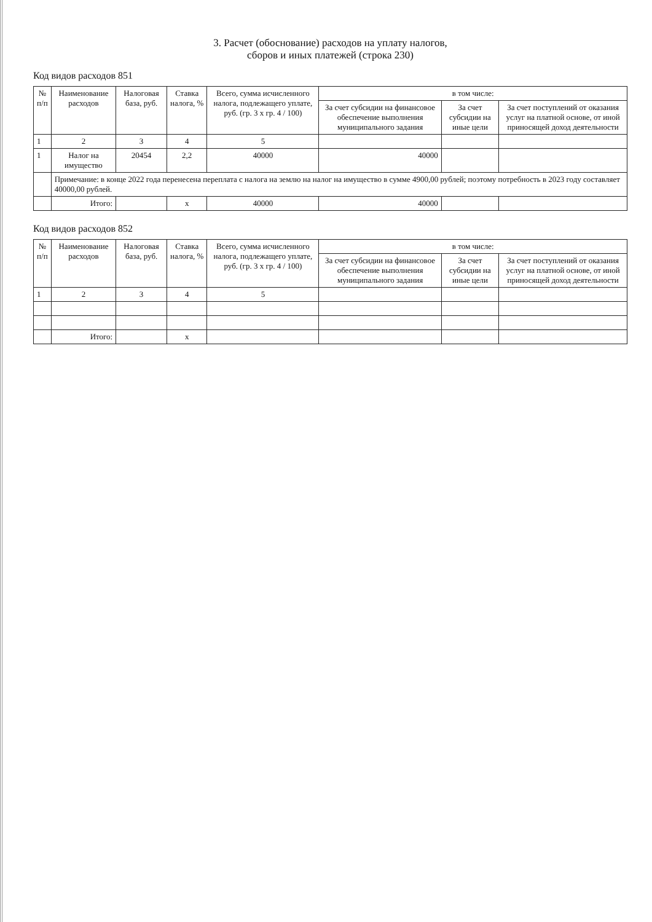3. Расчет (обоснование) расходов на уплату налогов,
сборов и иных платежей (строка 230)
Код видов расходов 851
| № п/п | Наименование расходов | Налоговая база, руб. | Ставка налога, % | Всего, сумма исчисленного налога, подлежащего уплате, руб. (гр. 3 x гр. 4 / 100) | в том числе: | | |
| --- | --- | --- | --- | --- | --- | --- | --- |
| | | | | | За счет субсидии на финансовое обеспечение выполнения муниципального задания | За счет субсидии на иные цели | За счет поступлений от оказания услуг на платной основе, от иной приносящей доход деятельности |
| 1 | 2 | 3 | 4 | 5 | | | |
| 1 | Налог на имущество | 20454 | 2,2 | 40000 | 40000 | | |
| | Примечание: в конце 2022 года перенесена переплата с налога на землю на налог на имущество в сумме 4900,00 рублей; поэтому потребность в 2023 году составляет 40000,00 рублей. | | | | | | |
| | Итого: | | x | 40000 | 40000 | | |
Код видов расходов 852
| № п/п | Наименование расходов | Налоговая база, руб. | Ставка налога, % | Всего, сумма исчисленного налога, подлежащего уплате, руб. (гр. 3 x гр. 4 / 100) | в том числе: | | |
| --- | --- | --- | --- | --- | --- | --- | --- |
| | | | | | За счет субсидии на финансовое обеспечение выполнения муниципального задания | За счет субсидии на иные цели | За счет поступлений от оказания услуг на платной основе, от иной приносящей доход деятельности |
| 1 | 2 | 3 | 4 | 5 | | | |
| | Итого: | | x | | | | |